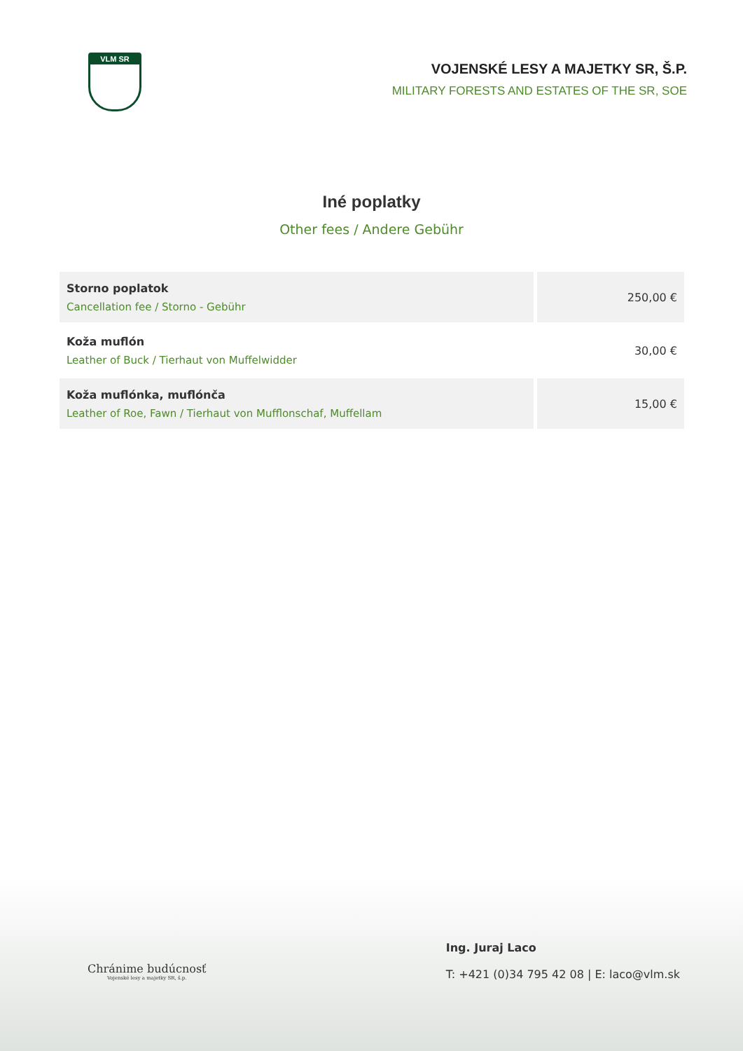VLM SR
VOJENSKÉ LESY A MAJETKY SR, Š.P.
MILITARY FORESTS AND ESTATES OF THE SR, SOE
Iné poplatky
Other fees / Andere Gebühr
| Storno poplatok Cancellation fee / Storno - Gebühr | 250,00 € |
| Koža muflón Leather of Buck / Tierhaut von Muffelwidder | 30,00 € |
| Koža muflónka, muflónča Leather of Roe, Fawn / Tierhaut von Mufflonschaf, Muffellam | 15,00 € |
Chránime budúcnosť
Vojenské lesy a majetky SR, š.p.
Ing. Juraj Laco
T: +421 (0)34 795 42 08 | E: laco@vlm.sk